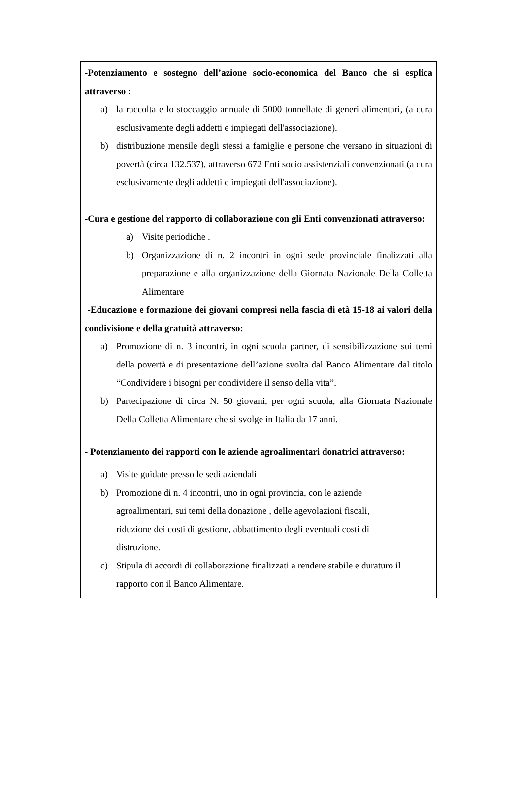-Potenziamento e sostegno dell’azione socio-economica del Banco che si esplica attraverso :
a) la raccolta e lo stoccaggio annuale di 5000 tonnellate di generi alimentari, (a cura esclusivamente degli addetti e impiegati dell'associazione).
b) distribuzione mensile degli stessi a famiglie e persone che versano in situazioni di povertà (circa 132.537), attraverso 672 Enti socio assistenziali convenzionati (a cura esclusivamente degli addetti e impiegati dell'associazione).
-Cura e gestione del rapporto di collaborazione con gli Enti convenzionati attraverso:
a) Visite periodiche .
b) Organizzazione di n. 2 incontri in ogni sede provinciale finalizzati alla preparazione e alla organizzazione della Giornata Nazionale Della Colletta Alimentare
-Educazione e formazione dei giovani compresi nella fascia di età 15-18 ai valori della condivisione e della gratuità attraverso:
a) Promozione di n. 3 incontri, in ogni scuola partner, di sensibilizzazione sui temi della povertà e di presentazione dell’azione svolta dal Banco Alimentare dal titolo “Condividere i bisogni per condividere il senso della vita”.
b) Partecipazione di circa N. 50 giovani, per ogni scuola, alla Giornata Nazionale Della Colletta Alimentare che si svolge in Italia da 17 anni.
- Potenziamento dei rapporti con le aziende agroalimentari donatrici attraverso:
a) Visite guidate presso le sedi aziendali
b) Promozione di n. 4 incontri, uno in ogni provincia, con le aziende
agroalimentari, sui temi della donazione , delle agevolazioni fiscali,
riduzione dei costi di gestione, abbattimento degli eventuali costi di
distruzione.
c) Stipula di accordi di collaborazione finalizzati a rendere stabile e duraturo il rapporto con il Banco Alimentare.